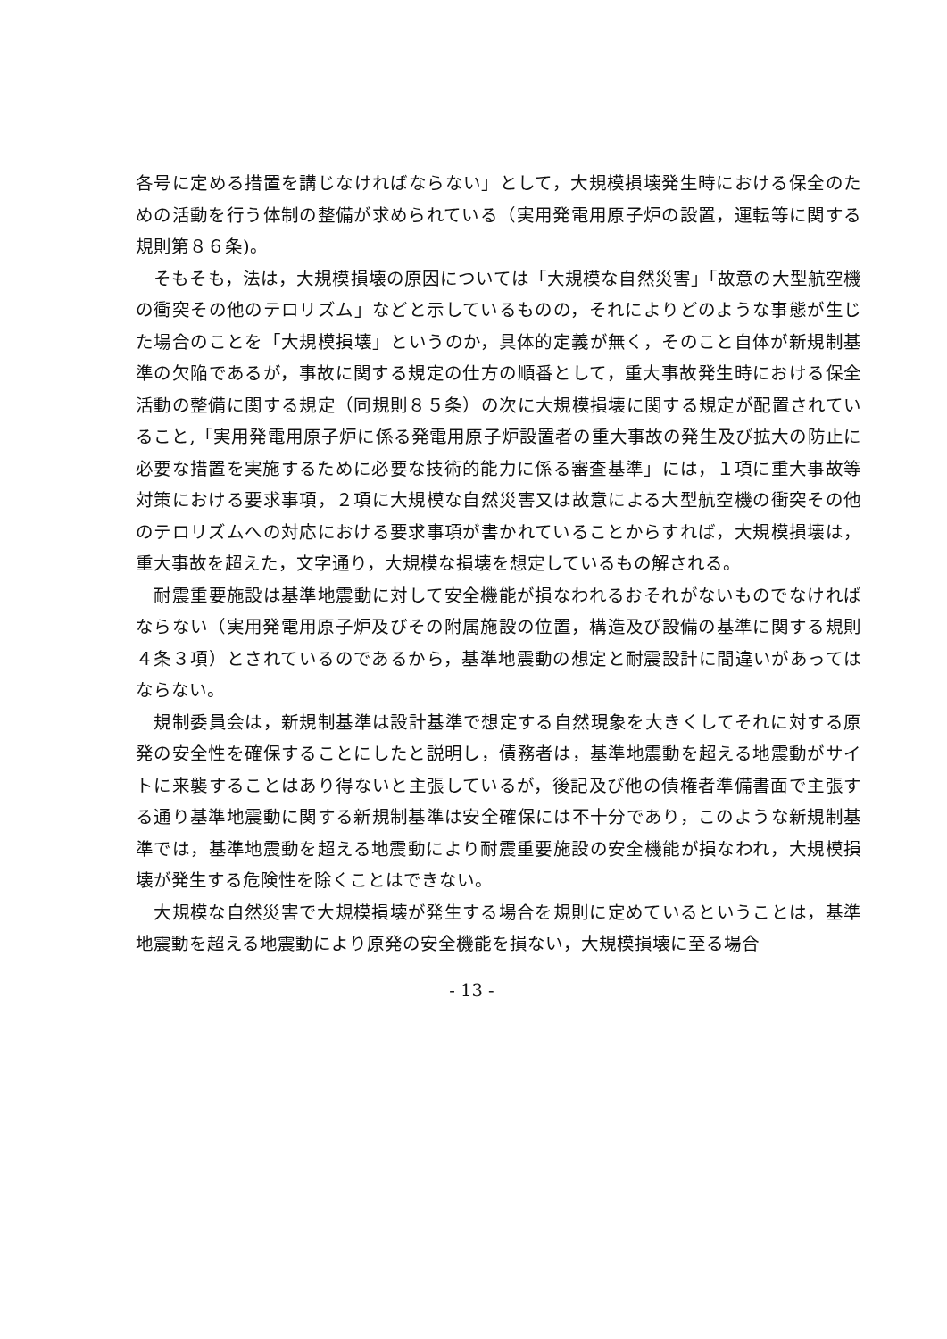各号に定める措置を講じなければならない」として，大規模損壊発生時における保全のための活動を行う体制の整備が求められている（実用発電用原子炉の設置，運転等に関する規則第８６条)。
　そもそも，法は，大規模損壊の原因については「大規模な自然災害」「故意の大型航空機の衝突その他のテロリズム」などと示しているものの，それによりどのような事態が生じた場合のことを「大規模損壊」というのか，具体的定義が無く，そのこと自体が新規制基準の欠陥であるが，事故に関する規定の仕方の順番として，重大事故発生時における保全活動の整備に関する規定（同規則８５条）の次に大規模損壊に関する規定が配置されていること,「実用発電用原子炉に係る発電用原子炉設置者の重大事故の発生及び拡大の防止に必要な措置を実施するために必要な技術的能力に係る審査基準」には，１項に重大事故等対策における要求事項，２項に大規模な自然災害又は故意による大型航空機の衝突その他のテロリズムへの対応における要求事項が書かれていることからすれば，大規模損壊は，重大事故を超えた，文字通り，大規模な損壊を想定しているもの解される。
　耐震重要施設は基準地震動に対して安全機能が損なわれるおそれがないものでなければならない（実用発電用原子炉及びその附属施設の位置，構造及び設備の基準に関する規則４条３項）とされているのであるから，基準地震動の想定と耐震設計に間違いがあってはならない。
　規制委員会は，新規制基準は設計基準で想定する自然現象を大きくしてそれに対する原発の安全性を確保することにしたと説明し，債務者は，基準地震動を超える地震動がサイトに来襲することはあり得ないと主張しているが，後記及び他の債権者準備書面で主張する通り基準地震動に関する新規制基準は安全確保には不十分であり，このような新規制基準では，基準地震動を超える地震動により耐震重要施設の安全機能が損なわれ，大規模損壊が発生する危険性を除くことはできない。
　大規模な自然災害で大規模損壊が発生する場合を規則に定めているということは，基準地震動を超える地震動により原発の安全機能を損ない，大規模損壊に至る場合
- 13 -